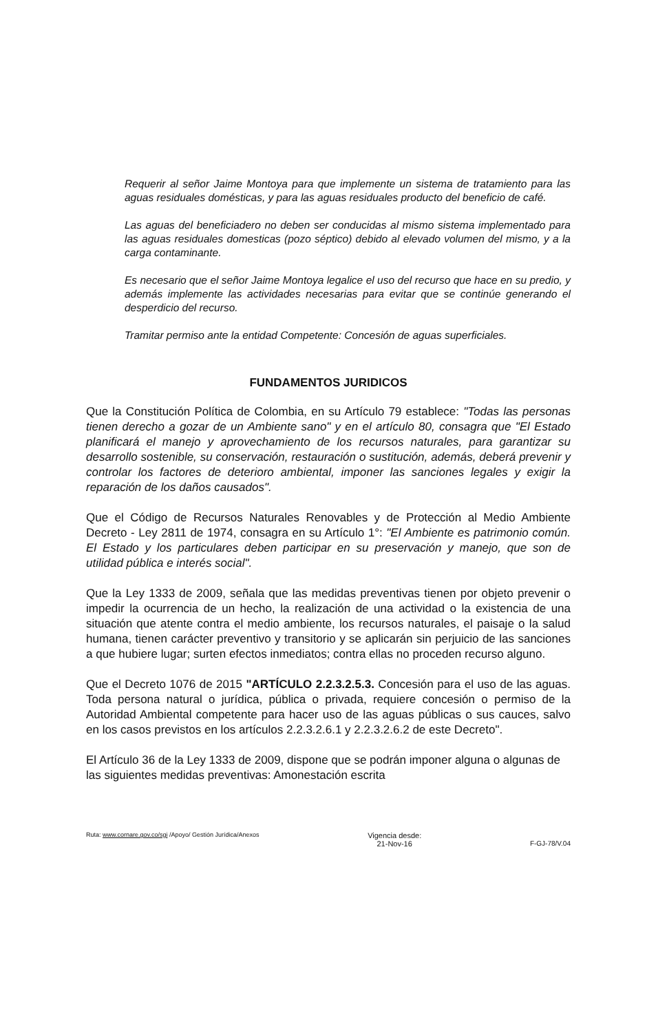Requerir al señor Jaime Montoya para que implemente un sistema de tratamiento para las aguas residuales domésticas, y para las aguas residuales producto del beneficio de café.
Las aguas del beneficiadero no deben ser conducidas al mismo sistema implementado para las aguas residuales domesticas (pozo séptico) debido al elevado volumen del mismo, y a la carga contaminante.
Es necesario que el señor Jaime Montoya legalice el uso del recurso que hace en su predio, y además implemente las actividades necesarias para evitar que se continúe generando el desperdicio del recurso.
Tramitar permiso ante la entidad Competente: Concesión de aguas superficiales.
FUNDAMENTOS JURIDICOS
Que la Constitución Política de Colombia, en su Artículo 79 establece: "Todas las personas tienen derecho a gozar de un Ambiente sano" y en el artículo 80, consagra que "El Estado planificará el manejo y aprovechamiento de los recursos naturales, para garantizar su desarrollo sostenible, su conservación, restauración o sustitución, además, deberá prevenir y controlar los factores de deterioro ambiental, imponer las sanciones legales y exigir la reparación de los daños causados".
Que el Código de Recursos Naturales Renovables y de Protección al Medio Ambiente Decreto - Ley 2811 de 1974, consagra en su Artículo 1°: "El Ambiente es patrimonio común. El Estado y los particulares deben participar en su preservación y manejo, que son de utilidad pública e interés social".
Que la Ley 1333 de 2009, señala que las medidas preventivas tienen por objeto prevenir o impedir la ocurrencia de un hecho, la realización de una actividad o la existencia de una situación que atente contra el medio ambiente, los recursos naturales, el paisaje o la salud humana, tienen carácter preventivo y transitorio y se aplicarán sin perjuicio de las sanciones a que hubiere lugar; surten efectos inmediatos; contra ellas no proceden recurso alguno.
Que el Decreto 1076 de 2015 "ARTÍCULO 2.2.3.2.5.3. Concesión para el uso de las aguas. Toda persona natural o jurídica, pública o privada, requiere concesión o permiso de la Autoridad Ambiental competente para hacer uso de las aguas públicas o sus cauces, salvo en los casos previstos en los artículos 2.2.3.2.6.1 y 2.2.3.2.6.2 de este Decreto".
El Artículo 36 de la Ley 1333 de 2009, dispone que se podrán imponer alguna o algunas de las siguientes medidas preventivas: Amonestación escrita
Ruta: www.cornare.gov.co/sgi /Apoyo/ Gestión Jurídica/Anexos
Vigencia desde:
21-Nov-16
F-GJ-78/V.04